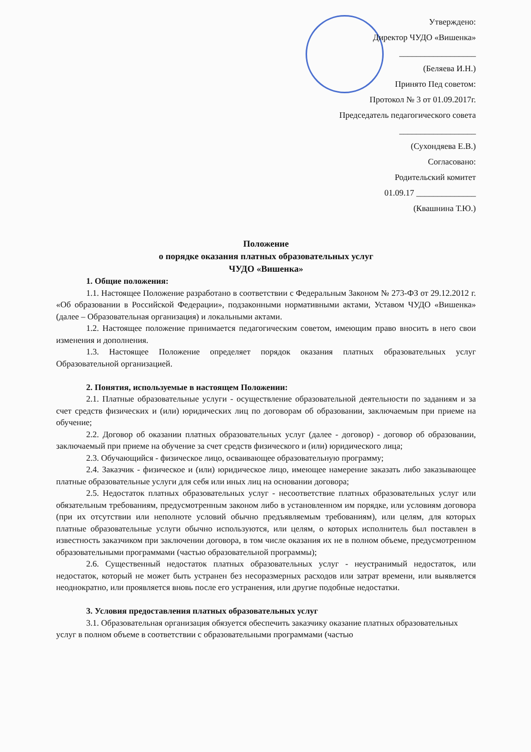Утверждено:
Директор ЧУДО «Вишенка»
__________________
(Беляева И.Н.)
Принято Пед советом:
Протокол № 3 от 01.09.2017г.
Председатель педагогического совета
__________________
(Сухондяева Е.В.)
Согласовано:
Родительский комитет
01.09.17 ______________
(Квашнина Т.Ю.)
Положение
о порядке оказания платных образовательных услуг
ЧУДО «Вишенка»
1. Общие положения:
1.1. Настоящее Положение разработано в соответствии с Федеральным Законом № 273-ФЗ от 29.12.2012 г. «Об образовании в Российской Федерации», подзаконными нормативными актами, Уставом ЧУДО «Вишенка» (далее – Образовательная организация) и локальными актами.
1.2. Настоящее положение принимается педагогическим советом, имеющим право вносить в него свои изменения и дополнения.
1.3. Настоящее Положение определяет порядок оказания платных образовательных услуг Образовательной организацией.
2. Понятия, используемые в настоящем Положении:
2.1. Платные образовательные услуги - осуществление образовательной деятельности по заданиям и за счет средств физических и (или) юридических лиц по договорам об образовании, заключаемым при приеме на обучение;
2.2. Договор об оказании платных образовательных услуг (далее - договор) - договор об образовании, заключаемый при приеме на обучение за счет средств физического и (или) юридического лица;
2.3. Обучающийся - физическое лицо, осваивающее образовательную программу;
2.4. Заказчик - физическое и (или) юридическое лицо, имеющее намерение заказать либо заказывающее платные образовательные услуги для себя или иных лиц на основании договора;
2.5. Недостаток платных образовательных услуг - несоответствие платных образовательных услуг или обязательным требованиям, предусмотренным законом либо в установленном им порядке, или условиям договора (при их отсутствии или неполноте условий обычно предъявляемым требованиям), или целям, для которых платные образовательные услуги обычно используются, или целям, о которых исполнитель был поставлен в известность заказчиком при заключении договора, в том числе оказания их не в полном объеме, предусмотренном образовательными программами (частью образовательной программы);
2.6. Существенный недостаток платных образовательных услуг - неустранимый недостаток, или недостаток, который не может быть устранен без несоразмерных расходов или затрат времени, или выявляется неоднократно, или проявляется вновь после его устранения, или другие подобные недостатки.
3. Условия предоставления платных образовательных услуг
3.1. Образовательная организация обязуется обеспечить заказчику оказание платных образовательных
услуг в полном объеме в соответствии с образовательными программами (частью